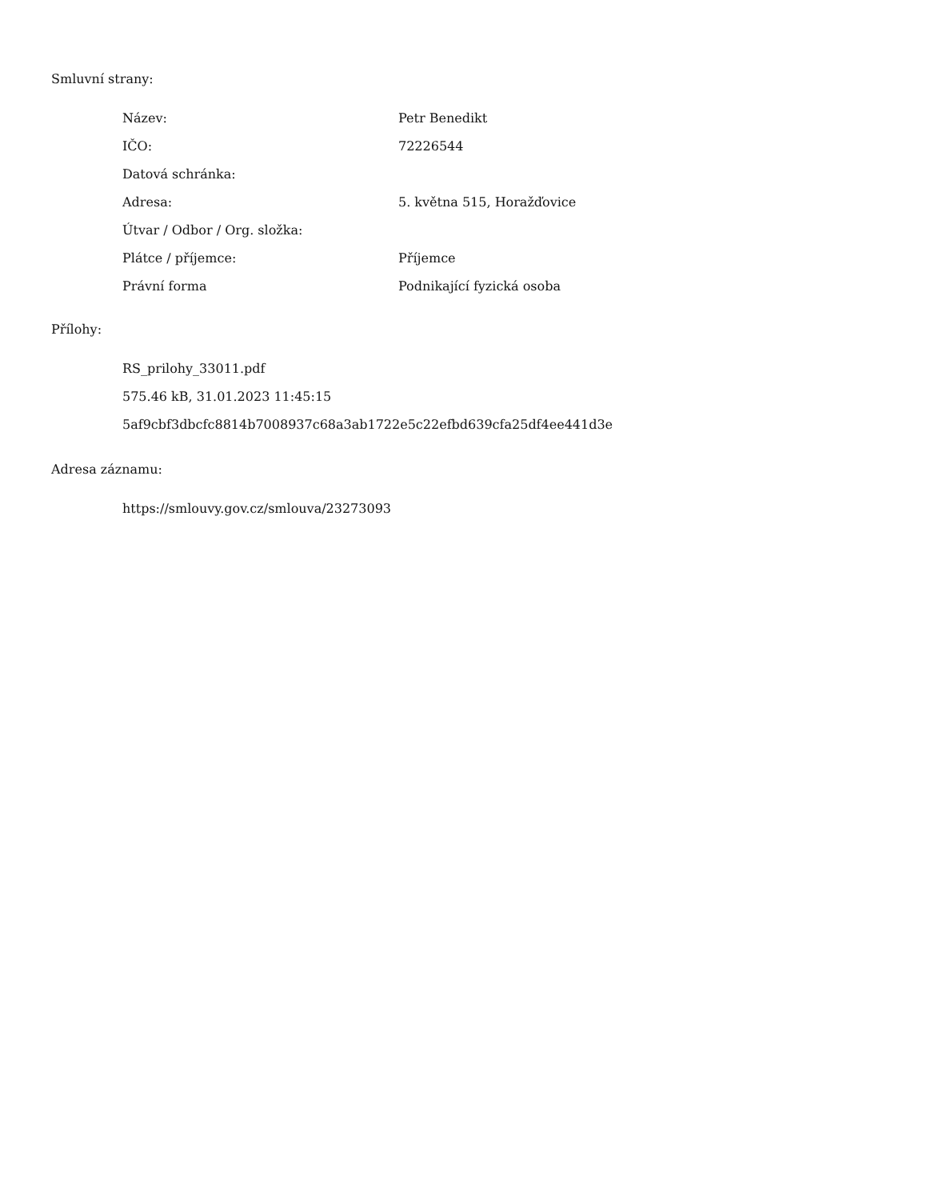Smluvní strany:
| Název: | Petr Benedikt |
| IČO: | 72226544 |
| Datová schránka: | |
| Adresa: | 5. května 515, Horažďovice |
| Útvar / Odbor / Org. složka: | |
| Plátce / příjemce: | Příjemce |
| Právní forma | Podnikající fyzická osoba |
Přílohy:
RS_prilohy_33011.pdf
575.46 kB, 31.01.2023 11:45:15
5af9cbf3dbcfc8814b7008937c68a3ab1722e5c22efbd639cfa25df4ee441d3e
Adresa záznamu:
https://smlouvy.gov.cz/smlouva/23273093